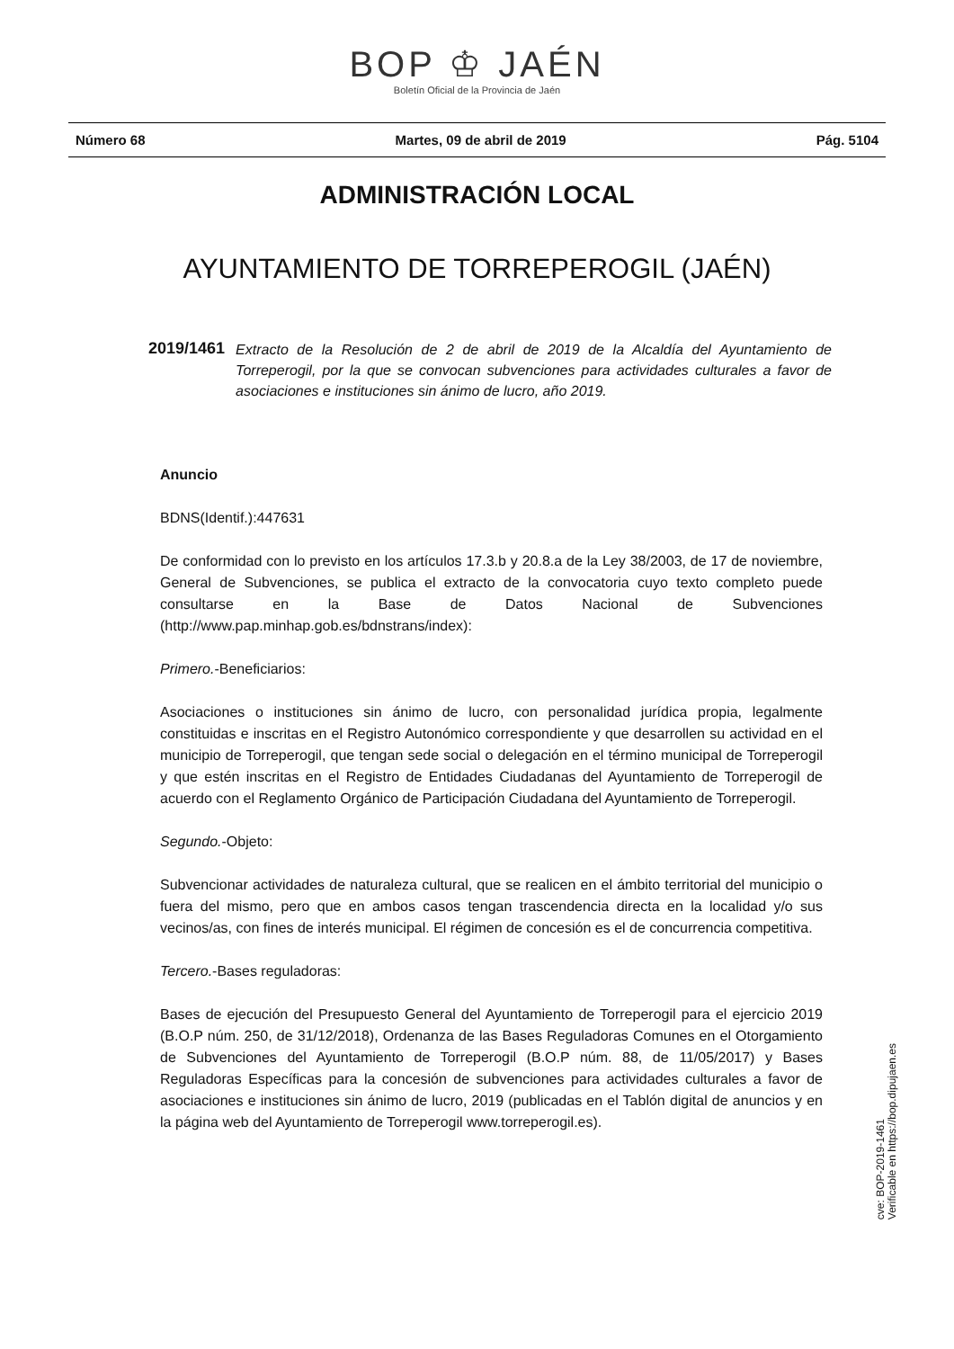BOP ♔ JAÉN
Boletín Oficial de la Provincia de Jaén
Número 68 Martes, 09 de abril de 2019 Pág. 5104
ADMINISTRACIÓN LOCAL
AYUNTAMIENTO DE TORREPEROGIL (JAÉN)
2019/1461 Extracto de la Resolución de 2 de abril de 2019 de la Alcaldía del Ayuntamiento de Torreperogil, por la que se convocan subvenciones para actividades culturales a favor de asociaciones e instituciones sin ánimo de lucro, año 2019.
Anuncio
BDNS(Identif.):447631
De conformidad con lo previsto en los artículos 17.3.b y 20.8.a de la Ley 38/2003, de 17 de noviembre, General de Subvenciones, se publica el extracto de la convocatoria cuyo texto completo puede consultarse en la Base de Datos Nacional de Subvenciones (http://www.pap.minhap.gob.es/bdnstrans/index):
Primero.-Beneficiarios:
Asociaciones o instituciones sin ánimo de lucro, con personalidad jurídica propia, legalmente constituidas e inscritas en el Registro Autonómico correspondiente y que desarrollen su actividad en el municipio de Torreperogil, que tengan sede social o delegación en el término municipal de Torreperogil y que estén inscritas en el Registro de Entidades Ciudadanas del Ayuntamiento de Torreperogil de acuerdo con el Reglamento Orgánico de Participación Ciudadana del Ayuntamiento de Torreperogil.
Segundo.-Objeto:
Subvencionar actividades de naturaleza cultural, que se realicen en el ámbito territorial del municipio o fuera del mismo, pero que en ambos casos tengan trascendencia directa en la localidad y/o sus vecinos/as, con fines de interés municipal. El régimen de concesión es el de concurrencia competitiva.
Tercero.-Bases reguladoras:
Bases de ejecución del Presupuesto General del Ayuntamiento de Torreperogil para el ejercicio 2019 (B.O.P núm. 250, de 31/12/2018), Ordenanza de las Bases Reguladoras Comunes en el Otorgamiento de Subvenciones del Ayuntamiento de Torreperogil (B.O.P núm. 88, de 11/05/2017) y Bases Reguladoras Específicas para la concesión de subvenciones para actividades culturales a favor de asociaciones e instituciones sin ánimo de lucro, 2019 (publicadas en el Tablón digital de anuncios y en la página web del Ayuntamiento de Torreperogil www.torreperogil.es).
cve: BOP-2019-1461
Verificable en https://bop.dipujaen.es